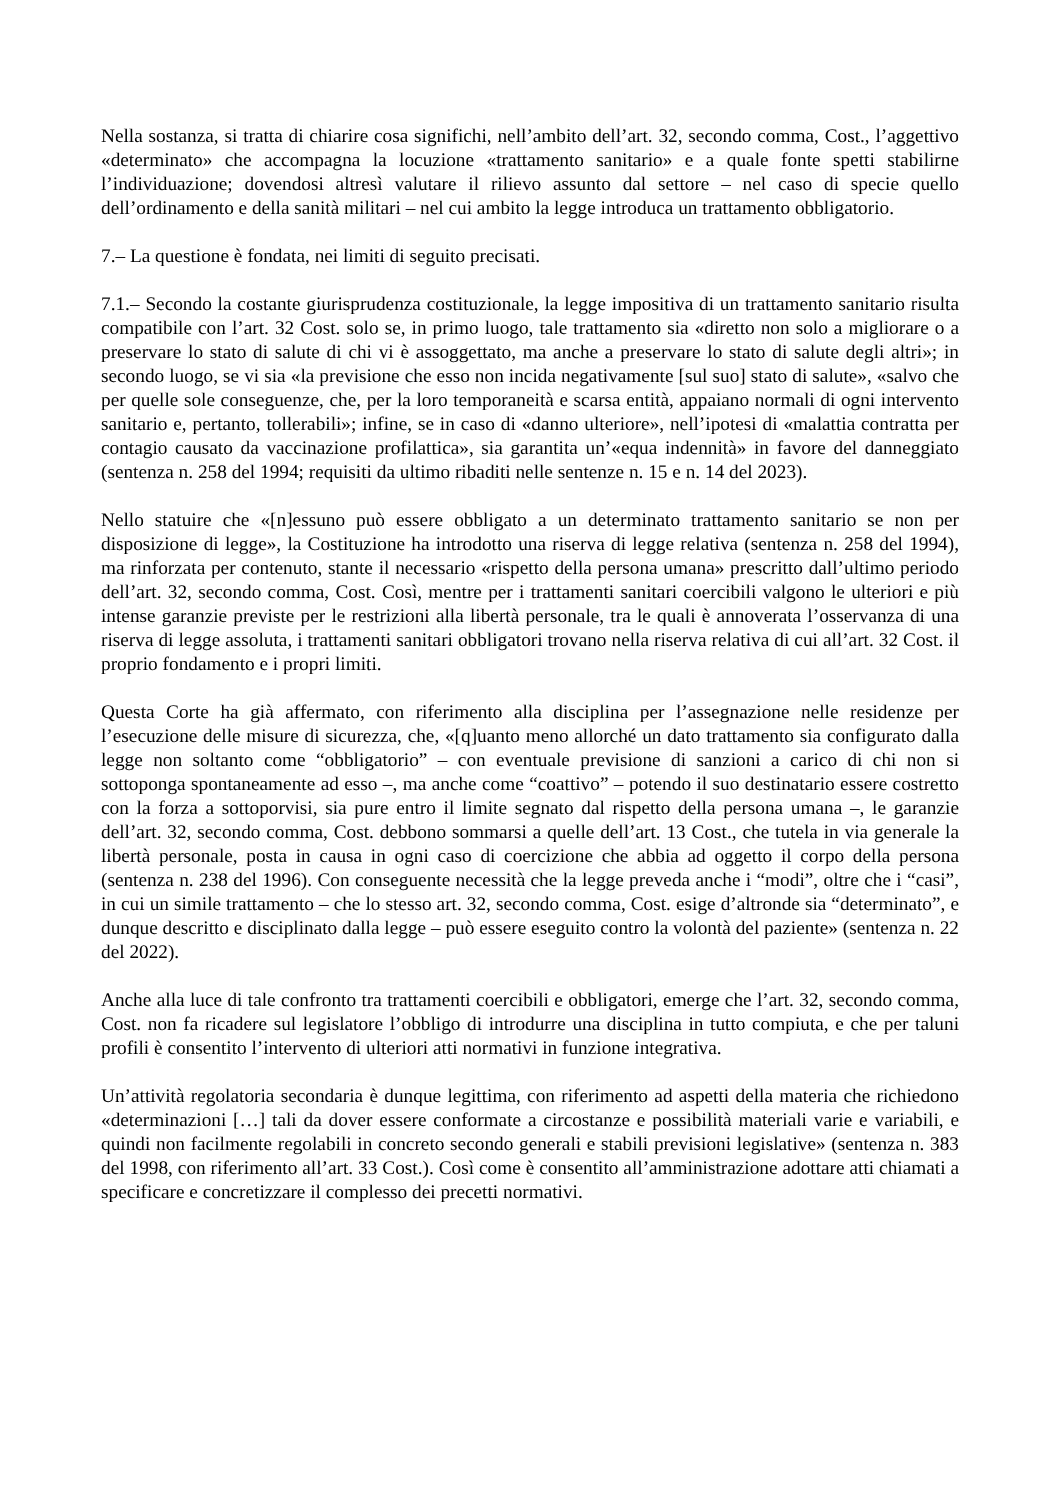Nella sostanza, si tratta di chiarire cosa significhi, nell’ambito dell’art. 32, secondo comma, Cost., l’aggettivo «determinato» che accompagna la locuzione «trattamento sanitario» e a quale fonte spetti stabilirne l’individuazione; dovendosi altresì valutare il rilievo assunto dal settore – nel caso di specie quello dell’ordinamento e della sanità militari – nel cui ambito la legge introduca un trattamento obbligatorio.
7.– La questione è fondata, nei limiti di seguito precisati.
7.1.– Secondo la costante giurisprudenza costituzionale, la legge impositiva di un trattamento sanitario risulta compatibile con l’art. 32 Cost. solo se, in primo luogo, tale trattamento sia «diretto non solo a migliorare o a preservare lo stato di salute di chi vi è assoggettato, ma anche a preservare lo stato di salute degli altri»; in secondo luogo, se vi sia «la previsione che esso non incida negativamente [sul suo] stato di salute», «salvo che per quelle sole conseguenze, che, per la loro temporaneità e scarsa entità, appaiano normali di ogni intervento sanitario e, pertanto, tollerabili»; infine, se in caso di «danno ulteriore», nell’ipotesi di «malattia contratta per contagio causato da vaccinazione profilattica», sia garantita un’«equa indennità» in favore del danneggiato (sentenza n. 258 del 1994; requisiti da ultimo ribaditi nelle sentenze n. 15 e n. 14 del 2023).
Nello statuire che «[n]essuno può essere obbligato a un determinato trattamento sanitario se non per disposizione di legge», la Costituzione ha introdotto una riserva di legge relativa (sentenza n. 258 del 1994), ma rinforzata per contenuto, stante il necessario «rispetto della persona umana» prescritto dall’ultimo periodo dell’art. 32, secondo comma, Cost. Così, mentre per i trattamenti sanitari coercibili valgono le ulteriori e più intense garanzie previste per le restrizioni alla libertà personale, tra le quali è annoverata l’osservanza di una riserva di legge assoluta, i trattamenti sanitari obbligatori trovano nella riserva relativa di cui all’art. 32 Cost. il proprio fondamento e i propri limiti.
Questa Corte ha già affermato, con riferimento alla disciplina per l’assegnazione nelle residenze per l’esecuzione delle misure di sicurezza, che, «[q]uanto meno allorché un dato trattamento sia configurato dalla legge non soltanto come “obbligatorio” – con eventuale previsione di sanzioni a carico di chi non si sottoponga spontaneamente ad esso –, ma anche come “coattivo” – potendo il suo destinatario essere costretto con la forza a sottoporvisi, sia pure entro il limite segnato dal rispetto della persona umana –, le garanzie dell’art. 32, secondo comma, Cost. debbono sommarsi a quelle dell’art. 13 Cost., che tutela in via generale la libertà personale, posta in causa in ogni caso di coercizione che abbia ad oggetto il corpo della persona (sentenza n. 238 del 1996). Con conseguente necessità che la legge preveda anche i “modi”, oltre che i “casi”, in cui un simile trattamento – che lo stesso art. 32, secondo comma, Cost. esige d’altronde sia “determinato”, e dunque descritto e disciplinato dalla legge – può essere eseguito contro la volontà del paziente» (sentenza n. 22 del 2022).
Anche alla luce di tale confronto tra trattamenti coercibili e obbligatori, emerge che l’art. 32, secondo comma, Cost. non fa ricadere sul legislatore l’obbligo di introdurre una disciplina in tutto compiuta, e che per taluni profili è consentito l’intervento di ulteriori atti normativi in funzione integrativa.
Un’attività regolatoria secondaria è dunque legittima, con riferimento ad aspetti della materia che richiedono «determinazioni […] tali da dover essere conformate a circostanze e possibilità materiali varie e variabili, e quindi non facilmente regolabili in concreto secondo generali e stabili previsioni legislative» (sentenza n. 383 del 1998, con riferimento all’art. 33 Cost.). Così come è consentito all’amministrazione adottare atti chiamati a specificare e concretizzare il complesso dei precetti normativi.